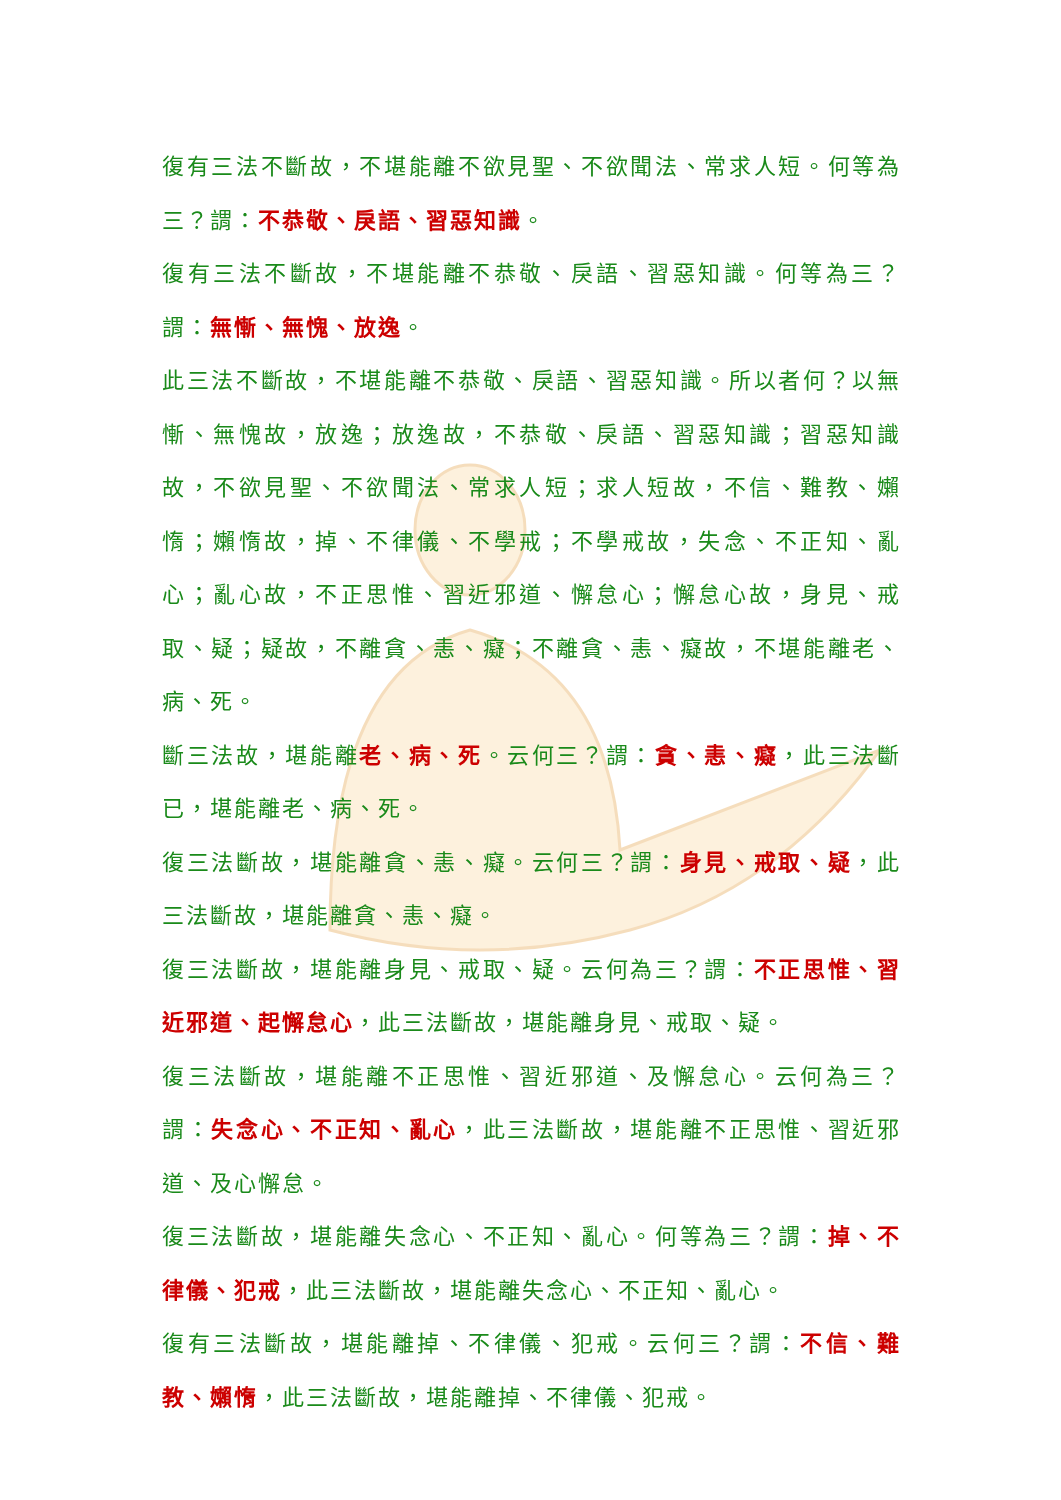復有三法不斷故，不堪能離不欲見聖、不欲聞法、常求人短。何等為三？謂：不恭敬、戾語、習惡知識。
復有三法不斷故，不堪能離不恭敬、戾語、習惡知識。何等為三？謂：無慚、無愧、放逸。
此三法不斷故，不堪能離不恭敬、戾語、習惡知識。所以者何？以無慚、無愧故，放逸；放逸故，不恭敬、戾語、習惡知識；習惡知識故，不欲見聖、不欲聞法、常求人短；求人短故，不信、難教、嬾惰；嬾惰故，掉、不律儀、不學戒；不學戒故，失念、不正知、亂心；亂心故，不正思惟、習近邪道、懈怠心；懈怠心故，身見、戒取、疑；疑故，不離貪、恚、癡；不離貪、恚、癡故，不堪能離老、病、死。
斷三法故，堪能離老、病、死。云何三？謂：貪、恚、癡，此三法斷已，堪能離老、病、死。
復三法斷故，堪能離貪、恚、癡。云何三？謂：身見、戒取、疑，此三法斷故，堪能離貪、恚、癡。
復三法斷故，堪能離身見、戒取、疑。云何為三？謂：不正思惟、習近邪道、起懈怠心，此三法斷故，堪能離身見、戒取、疑。
復三法斷故，堪能離不正思惟、習近邪道、及懈怠心。云何為三？謂：失念心、不正知、亂心，此三法斷故，堪能離不正思惟、習近邪道、及心懈怠。
復三法斷故，堪能離失念心、不正知、亂心。何等為三？謂：掉、不律儀、犯戒，此三法斷故，堪能離失念心、不正知、亂心。
復有三法斷故，堪能離掉、不律儀、犯戒。云何三？謂：不信、難教、嬾惰，此三法斷故，堪能離掉、不律儀、犯戒。